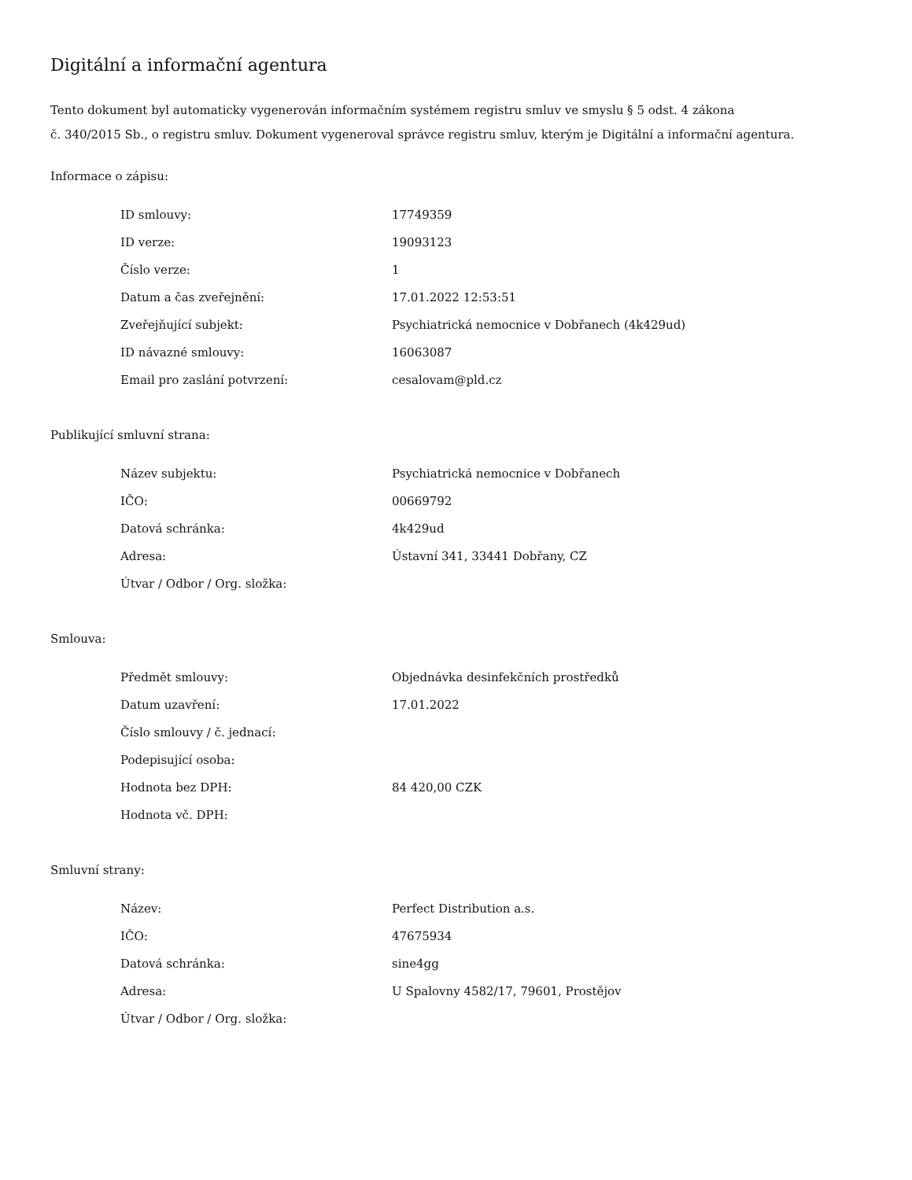Digitální a informační agentura
Tento dokument byl automaticky vygenerován informačním systémem registru smluv ve smyslu § 5 odst. 4 zákona
č. 340/2015 Sb., o registru smluv. Dokument vygeneroval správce registru smluv, kterým je Digitální a informační agentura.
Informace o zápisu:
| ID smlouvy: | 17749359 |
| ID verze: | 19093123 |
| Číslo verze: | 1 |
| Datum a čas zveřejnění: | 17.01.2022 12:53:51 |
| Zveřejňující subjekt: | Psychiatrická nemocnice v Dobřanech (4k429ud) |
| ID návazné smlouvy: | 16063087 |
| Email pro zaslání potvrzení: | cesalovam@pld.cz |
Publikující smluvní strana:
| Název subjektu: | Psychiatrická nemocnice v Dobřanech |
| IČO: | 00669792 |
| Datová schránka: | 4k429ud |
| Adresa: | Ústavní 341, 33441 Dobřany, CZ |
| Útvar / Odbor / Org. složka: | |
Smlouva:
| Předmět smlouvy: | Objednávka desinfekčních prostředků |
| Datum uzavření: | 17.01.2022 |
| Číslo smlouvy / č. jednací: | |
| Podepisující osoba: | |
| Hodnota bez DPH: | 84 420,00 CZK |
| Hodnota vč. DPH: | |
Smluvní strany:
| Název: | Perfect Distribution a.s. |
| IČO: | 47675934 |
| Datová schránka: | sine4gg |
| Adresa: | U Spalovny 4582/17, 79601, Prostějov |
| Útvar / Odbor / Org. složka: | |